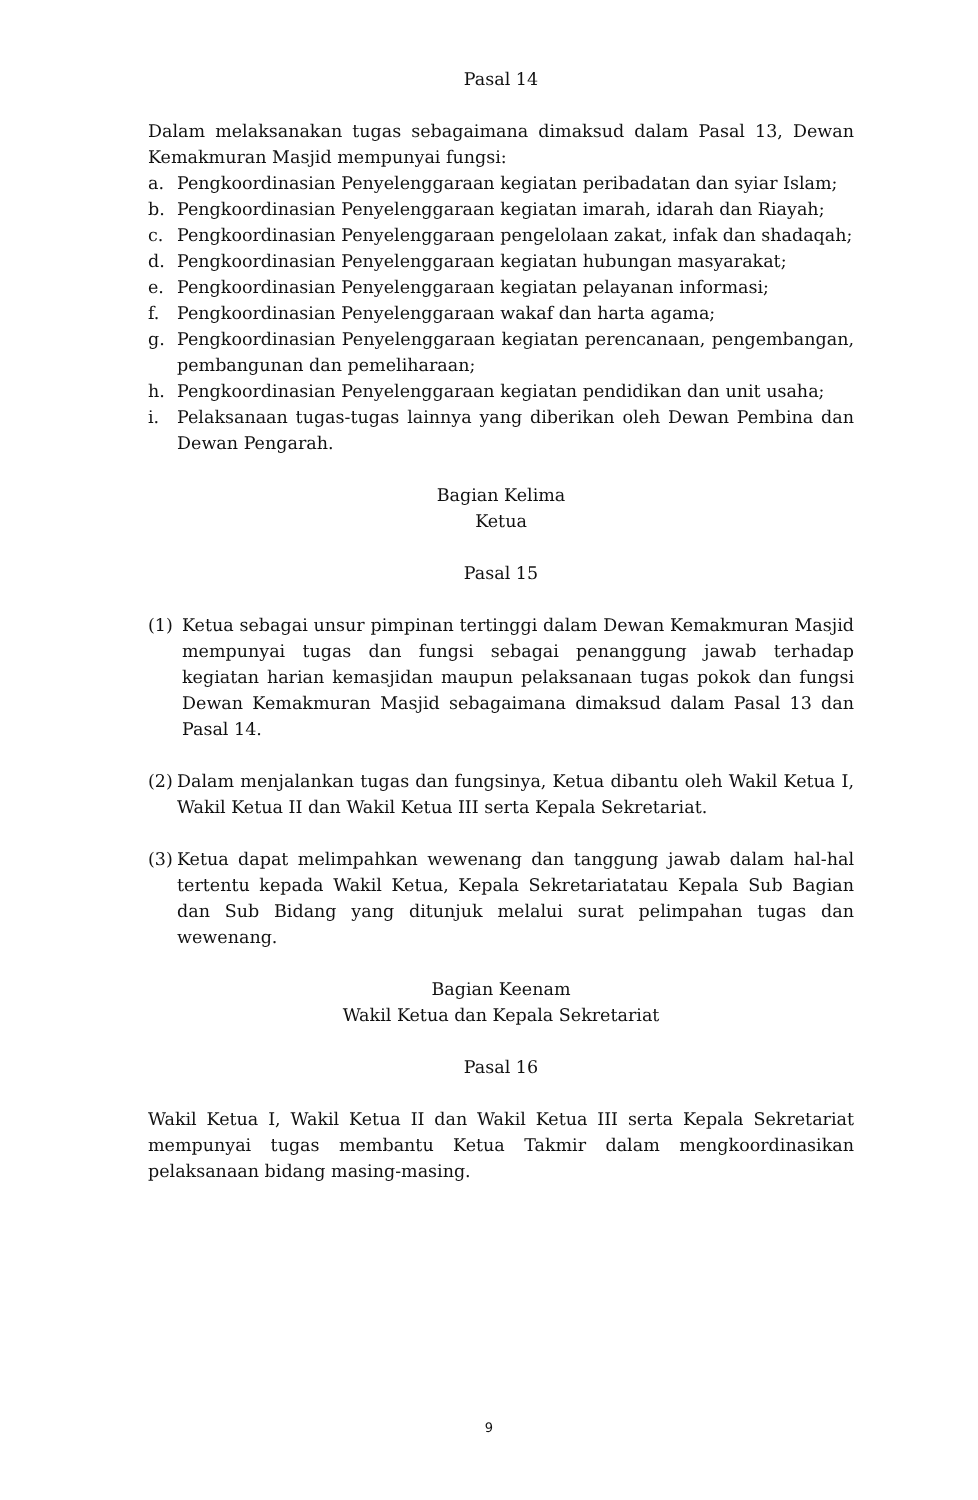Pasal 14
Dalam melaksanakan tugas sebagaimana dimaksud dalam Pasal 13, Dewan Kemakmuran Masjid mempunyai fungsi:
a. Pengkoordinasian Penyelenggaraan kegiatan peribadatan dan syiar Islam;
b. Pengkoordinasian Penyelenggaraan kegiatan imarah, idarah dan Riayah;
c. Pengkoordinasian Penyelenggaraan pengelolaan zakat, infak dan shadaqah;
d. Pengkoordinasian Penyelenggaraan kegiatan hubungan masyarakat;
e. Pengkoordinasian Penyelenggaraan kegiatan pelayanan informasi;
f. Pengkoordinasian Penyelenggaraan wakaf dan harta agama;
g. Pengkoordinasian Penyelenggaraan kegiatan perencanaan, pengembangan, pembangunan dan pemeliharaan;
h. Pengkoordinasian Penyelenggaraan kegiatan pendidikan dan unit usaha;
i. Pelaksanaan tugas-tugas lainnya yang diberikan oleh Dewan Pembina dan Dewan Pengarah.
Bagian Kelima
Ketua
Pasal 15
(1) Ketua sebagai unsur pimpinan tertinggi dalam Dewan Kemakmuran Masjid mempunyai tugas dan fungsi sebagai penanggung jawab terhadap kegiatan harian kemasjidan maupun pelaksanaan tugas pokok dan fungsi Dewan Kemakmuran Masjid sebagaimana dimaksud dalam Pasal 13 dan Pasal 14.
(2) Dalam menjalankan tugas dan fungsinya, Ketua dibantu oleh Wakil Ketua I, Wakil Ketua II dan Wakil Ketua III serta Kepala Sekretariat.
(3) Ketua dapat melimpahkan wewenang dan tanggung jawab dalam hal-hal tertentu kepada Wakil Ketua, Kepala Sekretariatatau Kepala Sub Bagian dan Sub Bidang yang ditunjuk melalui surat pelimpahan tugas dan wewenang.
Bagian Keenam
Wakil Ketua dan Kepala Sekretariat
Pasal 16
Wakil Ketua I, Wakil Ketua II dan Wakil Ketua III serta Kepala Sekretariat mempunyai tugas membantu Ketua Takmir dalam mengkoordinasikan pelaksanaan bidang masing-masing.
9